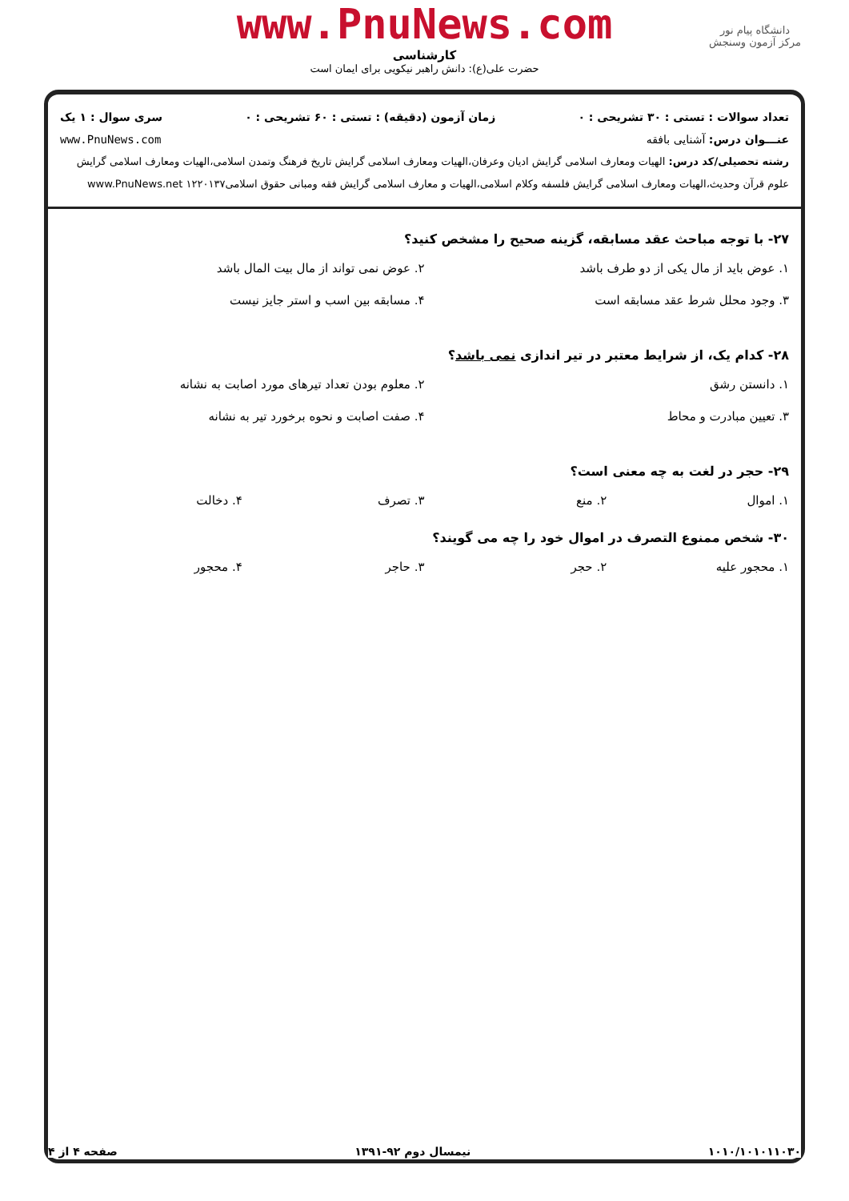www.PnuNews.com
کارشناسی
حضرت علی(ع): دانش راهبر نیکویی برای ایمان است
دانشگاه پیام نور
مرکز آزمون وسنجش
تعداد سوالات : تستی : ۳۰ تشریحی : ۰ زمان آزمون (دقیقه) : تستی : ۶۰ تشریحی : ۰ سری سوال : ۱ یک
عنـــوان درس: آشنایی بافقه www.PnuNews.com
رشته تحصیلی/کد درس: الهیات ومعارف اسلامی گرایش ادیان وعرفان،الهیات ومعارف اسلامی گرایش تاریخ فرهنگ وتمدن اسلامی،الهیات ومعارف اسلامی گرایش علوم قرآن وحدیث،الهیات ومعارف اسلامی گرایش فلسفه وکلام اسلامی،الهیات و معارف اسلامی گرایش فقه ومبانی حقوق اسلامی۱۲۲۰۱۳۷ www.PnuNews.net
۲۷- با توجه مباحث عقد مسابقه، گزینه صحیح را مشخص کنید؟
۱. عوض باید از مال یکی از دو طرف باشد
۲. عوض نمی تواند از مال بیت المال باشد
۳. وجود محلل شرط عقد مسابقه است
۴. مسابقه بین اسب و استر جایز نیست
۲۸- کدام یک، از شرایط معتبر در تیر اندازی نمی باشد؟
۱. دانستن رشق
۲. معلوم بودن تعداد تیرهای مورد اصابت به نشانه
۳. تعیین مبادرت و محاط
۴. صفت اصابت و نحوه برخورد تیر به نشانه
۲۹- حجر در لغت به چه معنی است؟
۱. اموال
۲. منع
۳. تصرف
۴. دخالت
۳۰- شخص ممنوع التصرف در اموال خود را چه می گویند؟
۱. محجور علیه
۲. حجر
۳. حاجر
۴. محجور
۱۰۱۰/۱۰۱۰۱۱۰۳۰ نیمسال دوم ۹۲-۱۳۹۱ صفحه ۴ از ۴